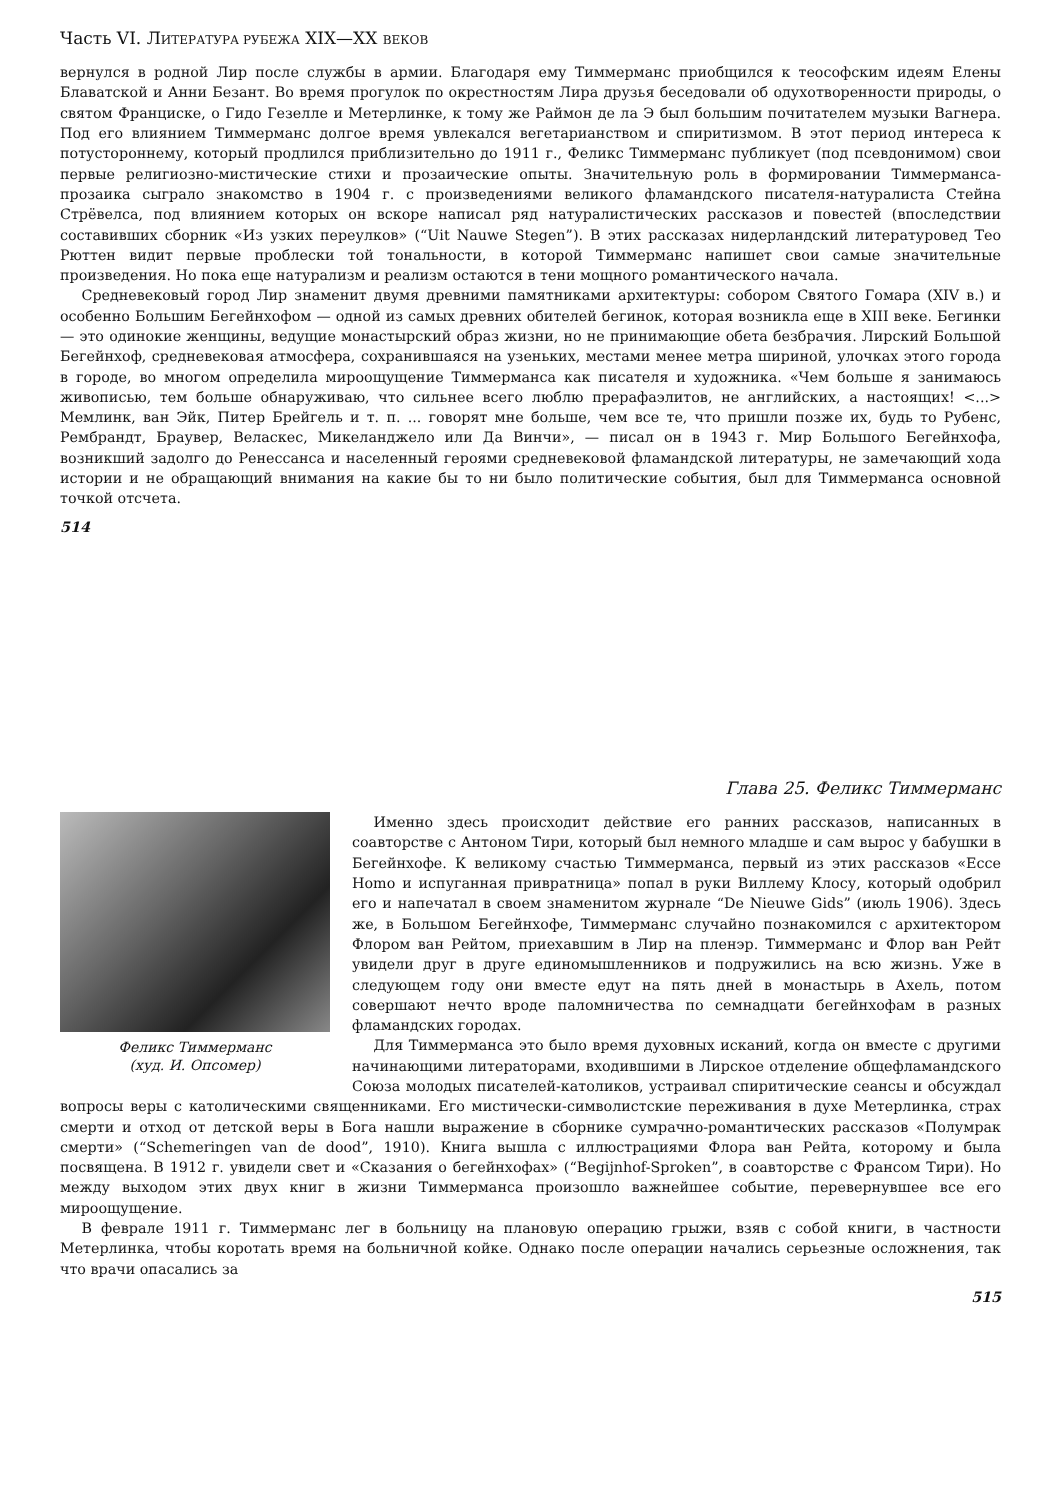Часть VI. ЛИТЕРАТУРА РУБЕЖА XIX—XX ВЕКОВ
вернулся в родной Лир после службы в армии. Благодаря ему Тиммерманс приобщился к теософским идеям Елены Блаватской и Анни Безант. Во время прогулок по окрестностям Лира друзья беседовали об одухотворенности природы, о святом Франциске, о Гидо Гезелле и Метерлинке, к тому же Раймон де ла Э был большим почитателем музыки Вагнера. Под его влиянием Тиммерманс долгое время увлекался вегетарианством и спиритизмом. В этот период интереса к потустороннему, который продлился приблизительно до 1911 г., Феликс Тиммерманс публикует (под псевдонимом) свои первые религиозно-мистические стихи и прозаические опыты. Значительную роль в формировании Тиммерманса-прозаика сыграло знакомство в 1904 г. с произведениями великого фламандского писателя-натуралиста Стейна Стрёвелса, под влиянием которых он вскоре написал ряд натуралистических рассказов и повестей (впоследствии составивших сборник «Из узких переулков» (“Uit Nauwe Stegen”). В этих рассказах нидерландский литературовед Тео Рюттен видит первые проблески той тональности, в которой Тиммерманс напишет свои самые значительные произведения. Но пока еще натурализм и реализм остаются в тени мощного романтического начала.
Средневековый город Лир знаменит двумя древними памятниками архитектуры: собором Святого Гомара (XIV в.) и особенно Большим Бегейнхофом — одной из самых древних обителей бегинок, которая возникла еще в XIII веке. Бегинки — это одинокие женщины, ведущие монастырский образ жизни, но не принимающие обета безбрачия. Лирский Большой Бегейнхоф, средневековая атмосфера, сохранившаяся на узеньких, местами менее метра шириной, улочках этого города в городе, во многом определила мироощущение Тиммерманса как писателя и художника. «Чем больше я занимаюсь живописью, тем больше обнаруживаю, что сильнее всего люблю прерафаэлитов, не английских, а настоящих! <...> Мемлинк, ван Эйк, Питер Брейгель и т. п. ... говорят мне больше, чем все те, что пришли позже их, будь то Рубенс, Рембрандт, Браувер, Веласкес, Микеланджело или Да Винчи», — писал он в 1943 г. Мир Большого Бегейнхофа, возникший задолго до Ренессанса и населенный героями средневековой фламандской литературы, не замечающий хода истории и не обращающий внимания на какие бы то ни было политические события, был для Тиммерманса основной точкой отсчета.
514
Глава 25. Феликс Тиммерманс
Феликс Тиммерманс
(худ. И. Опсомер)
Именно здесь происходит действие его ранних рассказов, написанных в соавторстве с Антоном Тири, который был немного младше и сам вырос у бабушки в Бегейнхофе. К великому счастью Тиммерманса, первый из этих рассказов «Ecce Homo и испуганная привратница» попал в руки Виллему Клосу, который одобрил его и напечатал в своем знаменитом журнале “De Nieuwe Gids” (июль 1906). Здесь же, в Большом Бегейнхофе, Тиммерманс случайно познакомился с архитектором Флором ван Рейтом, приехавшим в Лир на пленэр. Тиммерманс и Флор ван Рейт увидели друг в друге единомышленников и подружились на всю жизнь. Уже в следующем году они вместе едут на пять дней в монастырь в Ахель, потом совершают нечто вроде паломничества по семнадцати бегейнхофам в разных фламандских городах.
Для Тиммерманса это было время духовных исканий, когда он вместе с другими начинающими литераторами, входившими в Лирское отделение общефламандского Союза молодых писателей-католиков, устраивал спиритические сеансы и обсуждал вопросы веры с католическими священниками. Его мистически-символистские переживания в духе Метерлинка, страх смерти и отход от детской веры в Бога нашли выражение в сборнике сумрачно-романтических рассказов «Полумрак смерти» (“Schemeringen van de dood”, 1910). Книга вышла с иллюстрациями Флора ван Рейта, которому и была посвящена. В 1912 г. увидели свет и «Сказания о бегейнхофах» (“Begijnhof-Sproken”, в соавторстве с Франсом Тири). Но между выходом этих двух книг в жизни Тиммерманса произошло важнейшее событие, перевернувшее все его мироощущение.
В феврале 1911 г. Тиммерманс лег в больницу на плановую операцию грыжи, взяв с собой книги, в частности Метерлинка, чтобы коротать время на больничной койке. Однако после операции начались серьезные осложнения, так что врачи опасались за
515